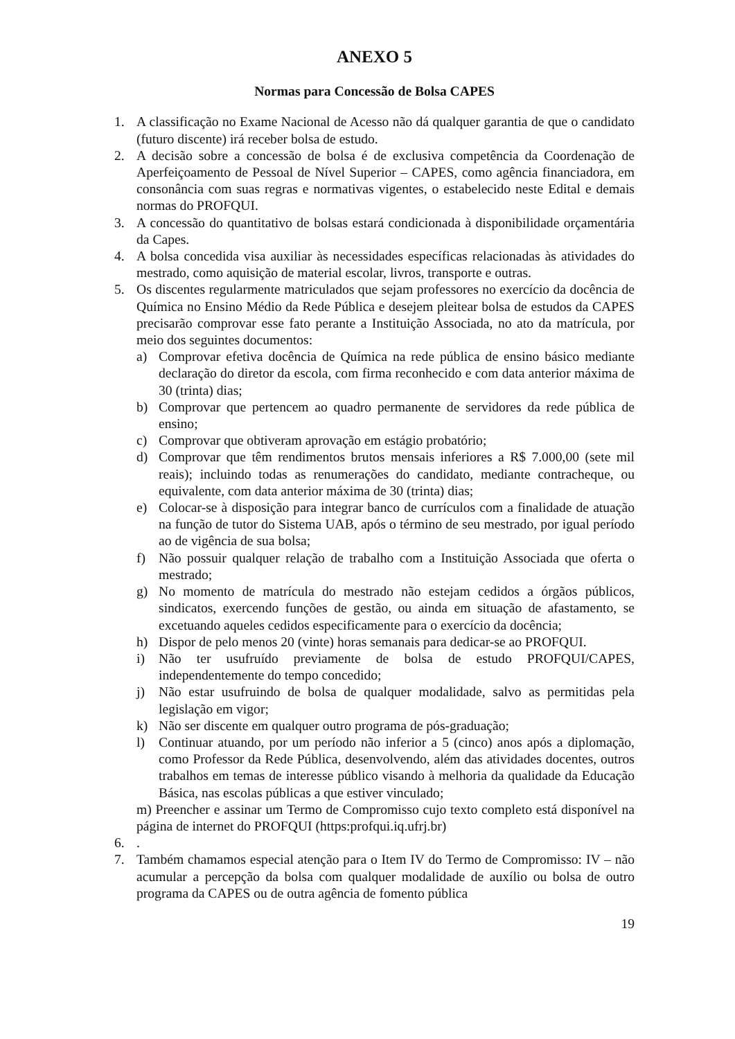ANEXO 5
Normas para Concessão de Bolsa CAPES
1. A classificação no Exame Nacional de Acesso não dá qualquer garantia de que o candidato (futuro discente) irá receber bolsa de estudo.
2. A decisão sobre a concessão de bolsa é de exclusiva competência da Coordenação de Aperfeiçoamento de Pessoal de Nível Superior – CAPES, como agência financiadora, em consonância com suas regras e normativas vigentes, o estabelecido neste Edital e demais normas do PROFQUI.
3. A concessão do quantitativo de bolsas estará condicionada à disponibilidade orçamentária da Capes.
4. A bolsa concedida visa auxiliar às necessidades específicas relacionadas às atividades do mestrado, como aquisição de material escolar, livros, transporte e outras.
5. Os discentes regularmente matriculados que sejam professores no exercício da docência de Química no Ensino Médio da Rede Pública e desejem pleitear bolsa de estudos da CAPES precisarão comprovar esse fato perante a Instituição Associada, no ato da matrícula, por meio dos seguintes documentos:
a) Comprovar efetiva docência de Química na rede pública de ensino básico mediante declaração do diretor da escola, com firma reconhecido e com data anterior máxima de 30 (trinta) dias;
b) Comprovar que pertencem ao quadro permanente de servidores da rede pública de ensino;
c) Comprovar que obtiveram aprovação em estágio probatório;
d) Comprovar que têm rendimentos brutos mensais inferiores a R$ 7.000,00 (sete mil reais); incluindo todas as renumerações do candidato, mediante contracheque, ou equivalente, com data anterior máxima de 30 (trinta) dias;
e) Colocar-se à disposição para integrar banco de currículos com a finalidade de atuação na função de tutor do Sistema UAB, após o término de seu mestrado, por igual período ao de vigência de sua bolsa;
f) Não possuir qualquer relação de trabalho com a Instituição Associada que oferta o mestrado;
g) No momento de matrícula do mestrado não estejam cedidos a órgãos públicos, sindicatos, exercendo funções de gestão, ou ainda em situação de afastamento, se excetuando aqueles cedidos especificamente para o exercício da docência;
h) Dispor de pelo menos 20 (vinte) horas semanais para dedicar-se ao PROFQUI.
i) Não ter usufruído previamente de bolsa de estudo PROFQUI/CAPES, independentemente do tempo concedido;
j) Não estar usufruindo de bolsa de qualquer modalidade, salvo as permitidas pela legislação em vigor;
k) Não ser discente em qualquer outro programa de pós-graduação;
l) Continuar atuando, por um período não inferior a 5 (cinco) anos após a diplomação, como Professor da Rede Pública, desenvolvendo, além das atividades docentes, outros trabalhos em temas de interesse público visando à melhoria da qualidade da Educação Básica, nas escolas públicas a que estiver vinculado;
m) Preencher e assinar um Termo de Compromisso cujo texto completo está disponível na página de internet do PROFQUI (https:profqui.iq.ufrj.br)
6..
7. Também chamamos especial atenção para o Item IV do Termo de Compromisso: IV – não acumular a percepção da bolsa com qualquer modalidade de auxílio ou bolsa de outro programa da CAPES ou de outra agência de fomento pública
19